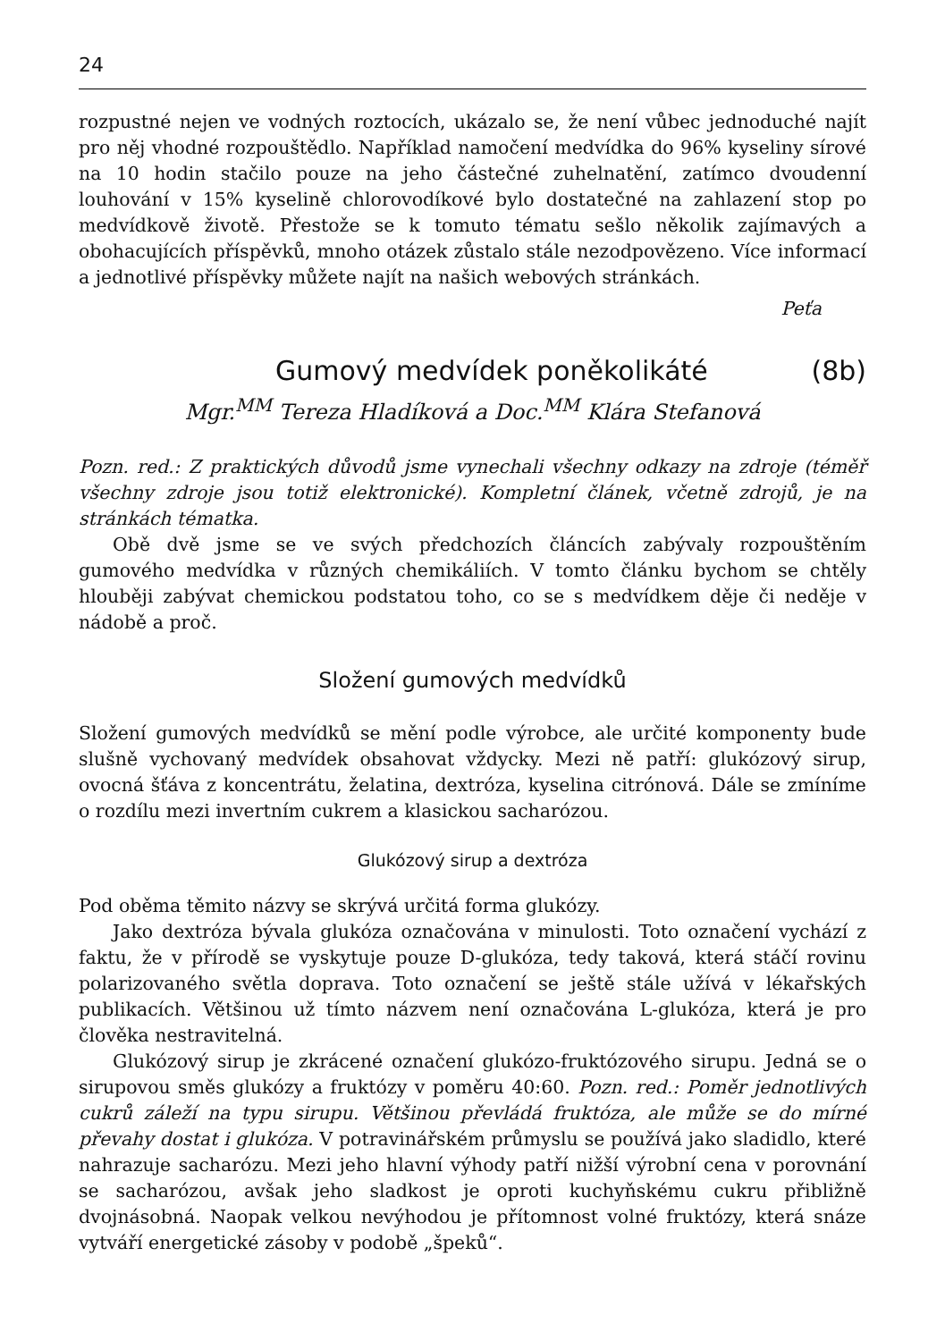24
rozpustné nejen ve vodných roztocích, ukázalo se, že není vůbec jednoduché najít pro něj vhodné rozpouštědlo. Například namočení medvídka do 96% kyseliny sírové na 10 hodin stačilo pouze na jeho částečné zuhelnatění, zatímco dvoudenní louhování v 15% kyselině chlorovodíkové bylo dostatečné na zahlazení stop po medvídkově životě. Přestože se k tomuto tématu sešlo několik zajímavých a obohacujících příspěvků, mnoho otázek zůstalo stále nezodpovězeno. Více informací a jednotlivé příspěvky můžete najít na našich webových stránkách.
Peťa
Gumový medvídek poněkolikáté (8b)
Mgr.<sup>MM</sup> Tereza Hladíková a Doc.<sup>MM</sup> Klára Stefanová
Pozn. red.: Z praktických důvodů jsme vynechali všechny odkazy na zdroje (téměř všechny zdroje jsou totiž elektronické). Kompletní článek, včetně zdrojů, je na stránkách tématka.
Obě dvě jsme se ve svých předchozích článcích zabývaly rozpouštěním gumového medvídka v různých chemikáliích. V tomto článku bychom se chtěly hlouběji zabývat chemickou podstatou toho, co se s medvídkem děje či neděje v nádobě a proč.
Složení gumových medvídků
Složení gumových medvídků se mění podle výrobce, ale určité komponenty bude slušně vychovaný medvídek obsahovat vždycky. Mezi ně patří: glukózový sirup, ovocná šťáva z koncentrátu, želatina, dextróza, kyselina citrónová. Dále se zmíníme o rozdílu mezi invertním cukrem a klasickou sacharózou.
Glukózový sirup a dextróza
Pod oběma těmito názvy se skrývá určitá forma glukózy.
Jako dextróza bývala glukóza označována v minulosti. Toto označení vychází z faktu, že v přírodě se vyskytuje pouze D-glukóza, tedy taková, která stáčí rovinu polarizovaného světla doprava. Toto označení se ještě stále užívá v lékařských publikacích. Většinou už tímto názvem není označována L-glukóza, která je pro člověka nestravitelná.
Glukózový sirup je zkrácené označení glukózo-fruktózového sirupu. Jedná se o sirupovou směs glukózy a fruktózy v poměru 40:60. Pozn. red.: Poměr jednotlivých cukrů záleží na typu sirupu. Většinou převládá fruktóza, ale může se do mírné převahy dostat i glukóza. V potravinářském průmyslu se používá jako sladidlo, které nahrazuje sacharózu. Mezi jeho hlavní výhody patří nižší výrobní cena v porovnání se sacharózou, avšak jeho sladkost je oproti kuchyňskému cukru přibližně dvojnásobná. Naopak velkou nevýhodou je přítomnost volné fruktózy, která snáze vytváří energetické zásoby v podobě „špeků“.